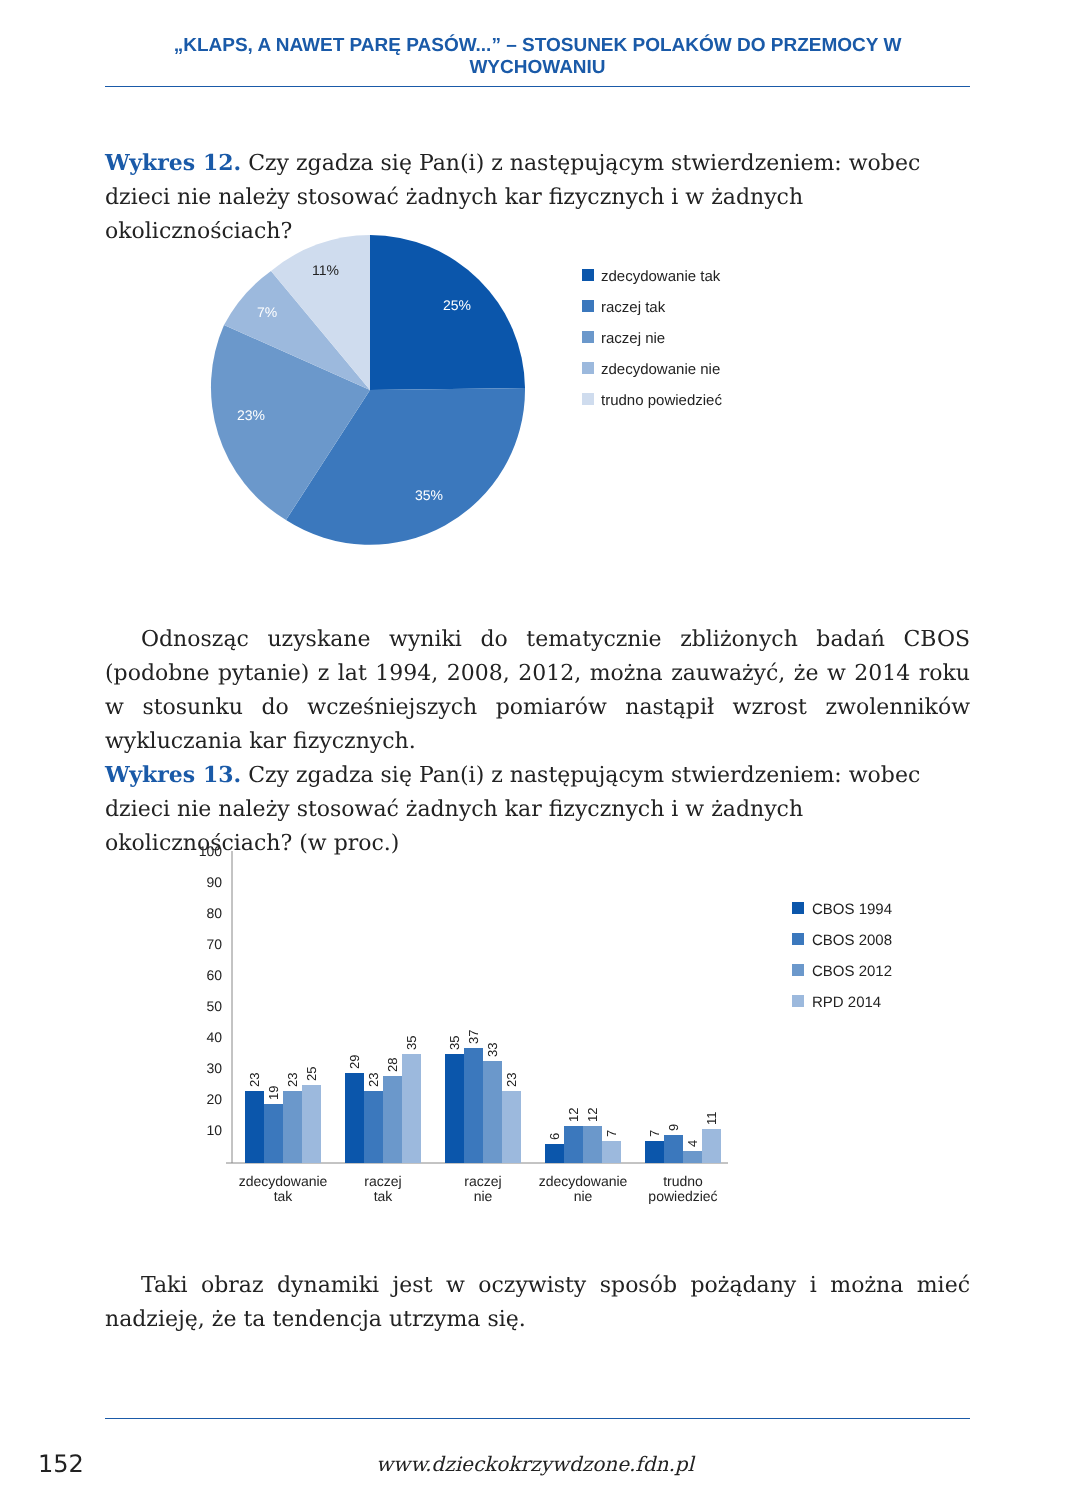„KLAPS, A NAWET PARĘ PASÓW...” – STOSUNEK POLAKÓW DO PRZEMOCY W WYCHOWANIU
Wykres 12. Czy zgadza się Pan(i) z następującym stwierdzeniem: wobec dzieci nie należy stosować żadnych kar fizycznych i w żadnych okolicznościach?
25%
35%
23%
7%
11%
zdecydowanie tak
raczej tak
raczej nie
zdecydowanie nie
trudno powiedzieć
Odnosząc uzyskane wyniki do tematycznie zbliżonych badań CBOS (podobne pytanie) z lat 1994, 2008, 2012, można zauważyć, że w 2014 roku w stosunku do wcześniejszych pomiarów nastąpił wzrost zwolenników wykluczania kar fizycznych.
Wykres 13. Czy zgadza się Pan(i) z następującym stwierdzeniem: wobec dzieci nie należy stosować żadnych kar fizycznych i w żadnych okolicznościach? (w proc.)
​
100
90
80
70
60
50
40
30
20
10
23
19
23
25
29
23
28
35
35
37
33
23
6
12
12
7
7
9
4
11
zdecydowanie
tak
raczej
tak
raczej
nie
zdecydowanie
nie
trudno
powiedzieć
CBOS 1994
CBOS 2008
CBOS 2012
RPD 2014
Taki obraz dynamiki jest w oczywisty sposób pożądany i można mieć nadzieję, że ta tendencja utrzyma się.
152
www.dzieckokrzywdzone.fdn.pl